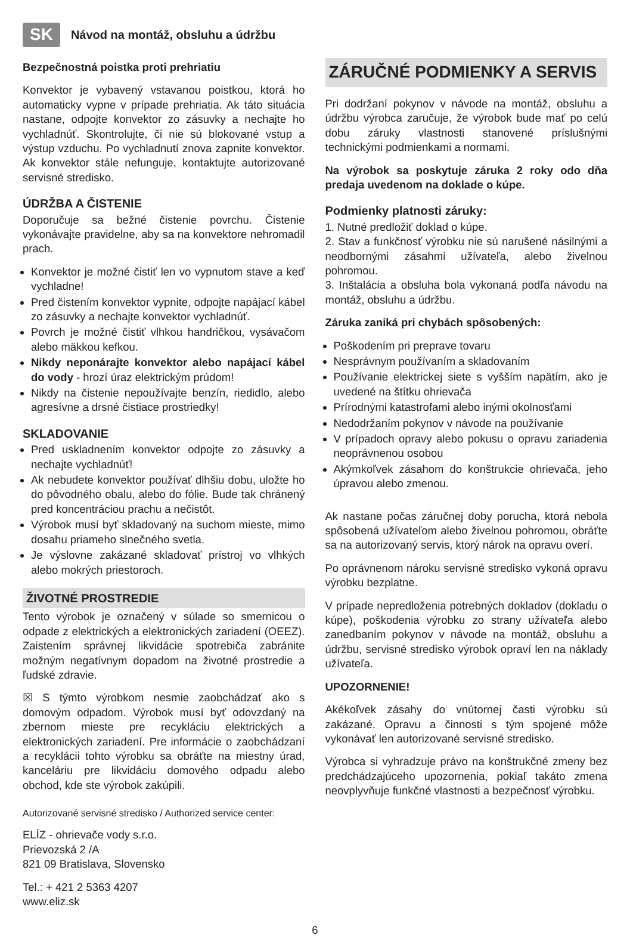SK Návod na montáž, obsluhu a údržbu
Bezpečnostná poistka proti prehriatiu
Konvektor je vybavený vstavanou poistkou, ktorá ho automaticky vypne v prípade prehriatia. Ak táto situácia nastane, odpojte konvektor zo zásuvky a nechajte ho vychladnúť. Skontrolujte, či nie sú blokované vstup a výstup vzduchu. Po vychladnutí znova zapnite konvektor. Ak konvektor stále nefunguje, kontaktujte autorizované servisné stredisko.
ÚDRŽBA A ČISTENIE
Doporučuje sa bežné čistenie povrchu. Čistenie vykonávajte pravidelne, aby sa na konvektore nehromadil prach.
Konvektor je možné čistiť len vo vypnutom stave a keď vychladne!
Pred čistením konvektor vypnite, odpojte napájací kábel zo zásuvky a nechajte konvektor vychladnúť.
Povrch je možné čistiť vlhkou handričkou, vysávačom alebo mäkkou kefkou.
Nikdy neponárajte konvektor alebo napájací kábel do vody - hrozí úraz elektrickým prúdom!
Nikdy na čistenie nepoužívajte benzín, riedidlo, alebo agresívne a drsné čistiace prostriedky!
SKLADOVANIE
Pred uskladnením konvektor odpojte zo zásuvky a nechajte vychladnúť!
Ak nebudete konvektor používať dlhšiu dobu, uložte ho do pôvodného obalu, alebo do fólie. Bude tak chránený pred koncentráciou prachu a nečistôt.
Výrobok musí byť skladovaný na suchom mieste, mimo dosahu priameho slnečného svetla.
Je výslovne zakázané skladovať prístroj vo vlhkých alebo mokrých priestoroch.
ŽIVOTNÉ PROSTREDIE
Tento výrobok je označený v súlade so smernicou o odpade z elektrických a elektronických zariadení (OEEZ). Zaistením správnej likvidácie spotrebiča zabránite možným negatívnym dopadom na životné prostredie a ľudské zdravie.
☒ S týmto výrobkom nesmie zaobchádzať ako s domovým odpadom. Výrobok musí byť odovzdaný na zbernom mieste pre recykláciu elektrických a elektronických zariadení. Pre informácie o zaobchádzaní a recyklácii tohto výrobku sa obráťte na miestny úrad, kanceláriu pre likvidáciu domového odpadu alebo obchod, kde ste výrobok zakúpili.
Autorizované servisné stredisko / Authorized service center:
ELÍZ - ohrievače vody s.r.o.
Prievozská 2 /A
821 09 Bratislava, Slovensko
Tel.: + 421 2 5363 4207
www.eliz.sk
ZÁRUČNÉ PODMIENKY A SERVIS
Pri dodržaní pokynov v návode na montáž, obsluhu a údržbu výrobca zaručuje, že výrobok bude mať po celú dobu záruky vlastnosti stanovené príslušnými technickými podmienkami a normami.
Na výrobok sa poskytuje záruka 2 roky odo dňa predaja uvedenom na doklade o kúpe.
Podmienky platnosti záruky:
1. Nutné predložiť doklad o kúpe.
2. Stav a funkčnosť výrobku nie sú narušené násilnými a neodbornými zásahmi užívateľa, alebo živelnou pohromou.
3. Inštalácia a obsluha bola vykonaná podľa návodu na montáž, obsluhu a údržbu.
Záruka zaniká pri chybách spôsobených:
Poškodením pri preprave tovaru
Nesprávnym používaním a skladovaním
Používanie elektrickej siete s vyšším napätím, ako je uvedené na štítku ohrievača
Prírodnými katastrofami alebo inými okolnosťami
Nedodržaním pokynov v návode na používanie
V prípadoch opravy alebo pokusu o opravu zariadenia neoprávnenou osobou
Akýmkoľvek zásahom do konštrukcie ohrievača, jeho úpravou alebo zmenou.
Ak nastane počas záručnej doby porucha, ktorá nebola spôsobená užívateľom alebo živelnou pohromou, obráťte sa na autorizovaný servis, ktorý nárok na opravu overí.
Po oprávnenom nároku servisné stredisko vykoná opravu výrobku bezplatne.
V prípade nepredloženia potrebných dokladov (dokladu o kúpe), poškodenia výrobku zo strany užívateľa alebo zanedbaním pokynov v návode na montáž, obsluhu a údržbu, servisné stredisko výrobok opraví len na náklady užívateľa.
UPOZORNENIE!
Akékoľvek zásahy do vnútornej časti výrobku sú zakázané. Opravu a činnosti s tým spojené môže vykonávať len autorizované servisné stredisko.
Výrobca si vyhradzuje právo na konštrukčné zmeny bez predchádzajúceho upozornenia, pokiaľ takáto zmena neovplyvňuje funkčné vlastnosti a bezpečnosť výrobku.
6